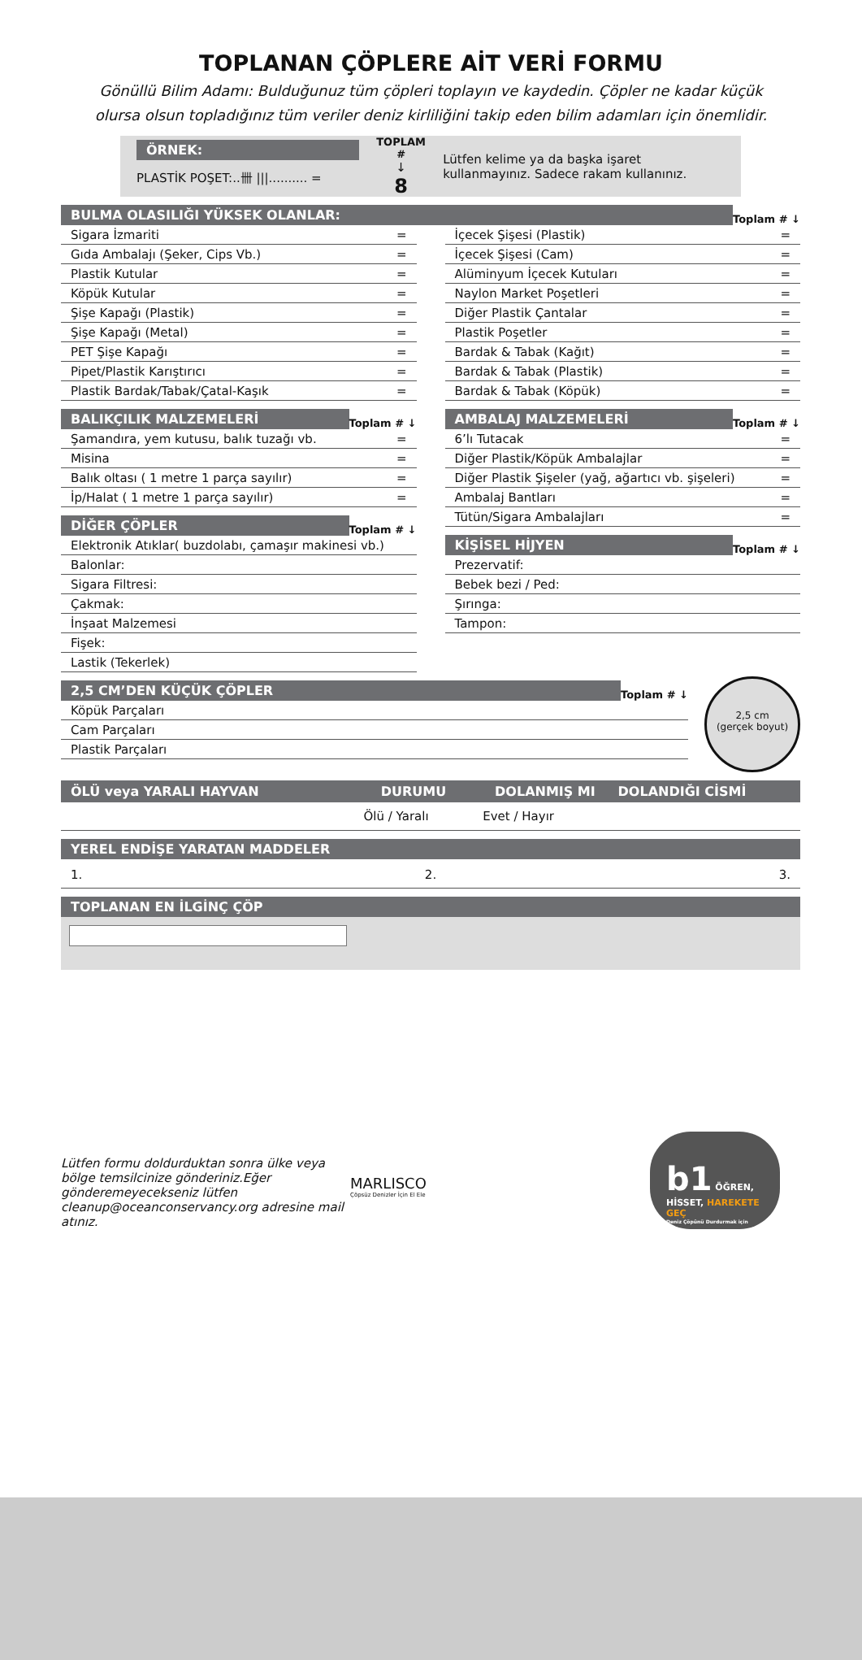TOPLANAN ÇÖPLERE AİT VERİ FORMU
Gönüllü Bilim Adamı: Bulduğunuz tüm çöpleri toplayın ve kaydedin. Çöpler ne kadar küçük olursa olsun topladığınız tüm veriler deniz kirliliğini takip eden bilim adamları için önemlidir.
ÖRNEK:
PLASTİK POŞET:..卌 |||.......... =
TOPLAM #
↓
8
Lütfen kelime ya da başka işaret kullanmayınız. Sadece rakam kullanınız.
BULMA OLASILIĞI YÜKSEK OLANLAR:
Toplam # ↓
Sigara İzmariti =
Gıda Ambalajı (Şeker, Cips Vb.) =
Plastik Kutular =
Köpük Kutular =
Şişe Kapağı (Plastik) =
Şişe Kapağı (Metal) =
PET Şişe Kapağı =
Pipet/Plastik Karıştırıcı =
Plastik Bardak/Tabak/Çatal-Kaşık =
İçecek Şişesi (Plastik) =
İçecek Şişesi (Cam) =
Alüminyum İçecek Kutuları =
Naylon Market Poşetleri =
Diğer Plastik Çantalar =
Plastik Poşetler =
Bardak & Tabak (Kağıt) =
Bardak & Tabak (Plastik) =
Bardak & Tabak (Köpük) =
BALIKÇILIK MALZEMELERİ
Toplam # ↓
Şamandıra, yem kutusu, balık tuzağı vb. =
Misina =
Balık oltası ( 1 metre 1 parça sayılır) =
İp/Halat ( 1 metre 1 parça sayılır) =
DİĞER ÇÖPLER
Toplam # ↓
Elektronik Atıklar( buzdolabı, çamaşır makinesi vb.)
Balonlar:
Sigara Filtresi:
Çakmak:
İnşaat Malzemesi
Fişek:
Lastik (Tekerlek)
AMBALAJ MALZEMELERİ
Toplam # ↓
6’lı Tutacak =
Diğer Plastik/Köpük Ambalajlar =
Diğer Plastik Şişeler (yağ, ağartıcı vb. şişeleri) =
Ambalaj Bantları =
Tütün/Sigara Ambalajları =
KİŞİSEL HİJYEN
Toplam # ↓
Prezervatif:
Bebek bezi / Ped:
Şırınga:
Tampon:
2,5 CM’DEN KÜÇÜK ÇÖPLER
Toplam # ↓
Köpük Parçaları
Cam Parçaları
Plastik Parçaları
2,5 cm
(gerçek boyut)
| ÖLÜ veya YARALI HAYVAN | DURUMU | DOLANMIŞ MI | DOLANDIĞI CİSMİ |
| --- | --- | --- | --- |
| | Ölü / Yaralı | Evet / Hayır | |
YEREL ENDİŞE YARATAN MADDELER
1. 2. 3.
TOPLANAN EN İLGİNÇ ÇÖP
Lütfen formu doldurduktan sonra ülke veya bölge temsilcinize gönderiniz.Eğer gönderemeyecekseniz lütfen cleanup@oceanconservancy.org adresine mail atınız.
MARLISCO
Çöpsüz Denizler İçin El Ele
b1 ÖĞREN, HİSSET, HAREKETE GEÇ
Deniz Çöpünü Durdurmak için